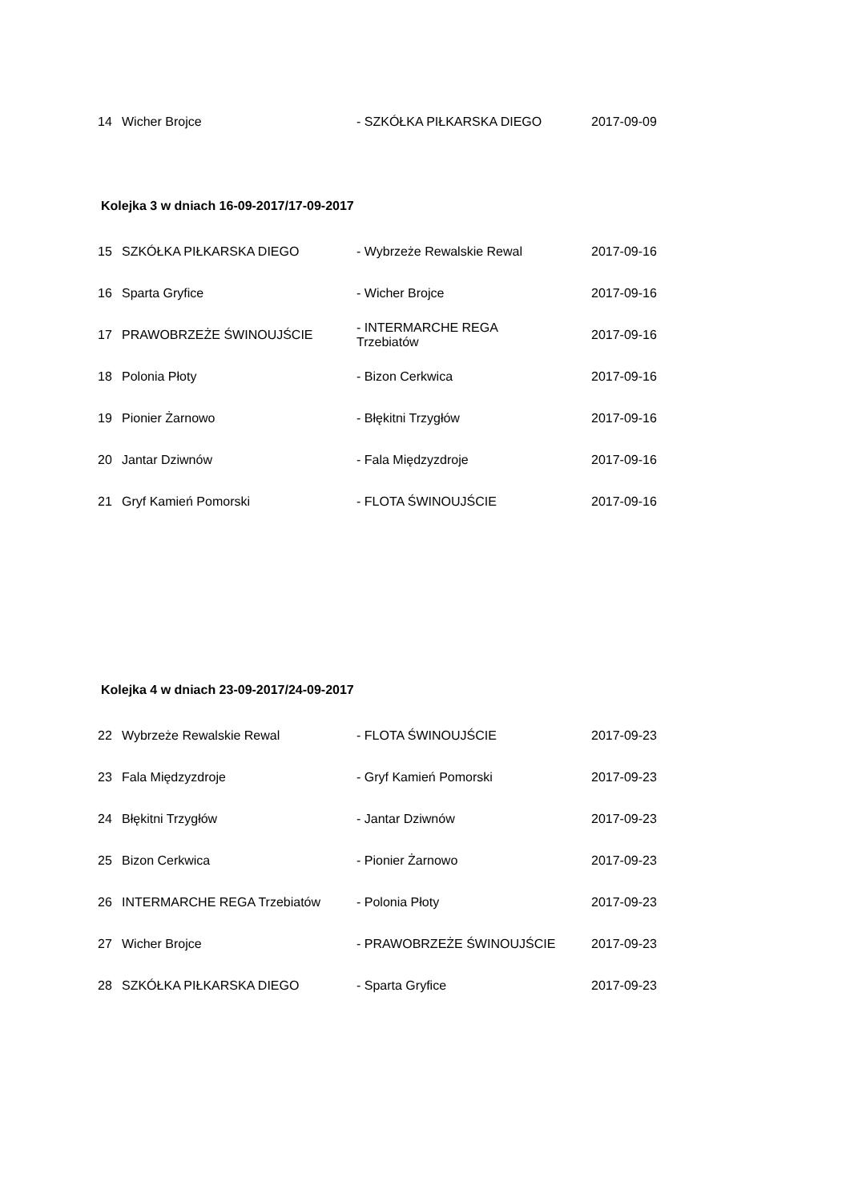| 14 | Wicher Brojce | - SZKÓŁKA PIŁKARSKA DIEGO | 2017-09-09 |
Kolejka 3 w dniach 16-09-2017/17-09-2017
| 15 | SZKÓŁKA PIŁKARSKA DIEGO | - Wybrzeże Rewalskie Rewal | 2017-09-16 |
| 16 | Sparta Gryfice | - Wicher Brojce | 2017-09-16 |
| 17 | PRAWOBRZEŻE ŚWINOUJŚCIE | - INTERMARCHE REGA Trzebiatów | 2017-09-16 |
| 18 | Polonia Płoty | - Bizon Cerkwica | 2017-09-16 |
| 19 | Pionier Żarnowo | - Błękitni Trzygłów | 2017-09-16 |
| 20 | Jantar Dziwnów | - Fala Międzyzdroje | 2017-09-16 |
| 21 | Gryf Kamień Pomorski | - FLOTA ŚWINOUJŚCIE | 2017-09-16 |
Kolejka 4 w dniach 23-09-2017/24-09-2017
| 22 | Wybrzeże Rewalskie Rewal | - FLOTA ŚWINOUJŚCIE | 2017-09-23 |
| 23 | Fala Międzyzdroje | - Gryf Kamień Pomorski | 2017-09-23 |
| 24 | Błękitni Trzygłów | - Jantar Dziwnów | 2017-09-23 |
| 25 | Bizon Cerkwica | - Pionier Żarnowo | 2017-09-23 |
| 26 | INTERMARCHE REGA Trzebiatów | - Polonia Płoty | 2017-09-23 |
| 27 | Wicher Brojce | - PRAWOBRZEŻE ŚWINOUJŚCIE | 2017-09-23 |
| 28 | SZKÓŁKA PIŁKARSKA DIEGO | - Sparta Gryfice | 2017-09-23 |